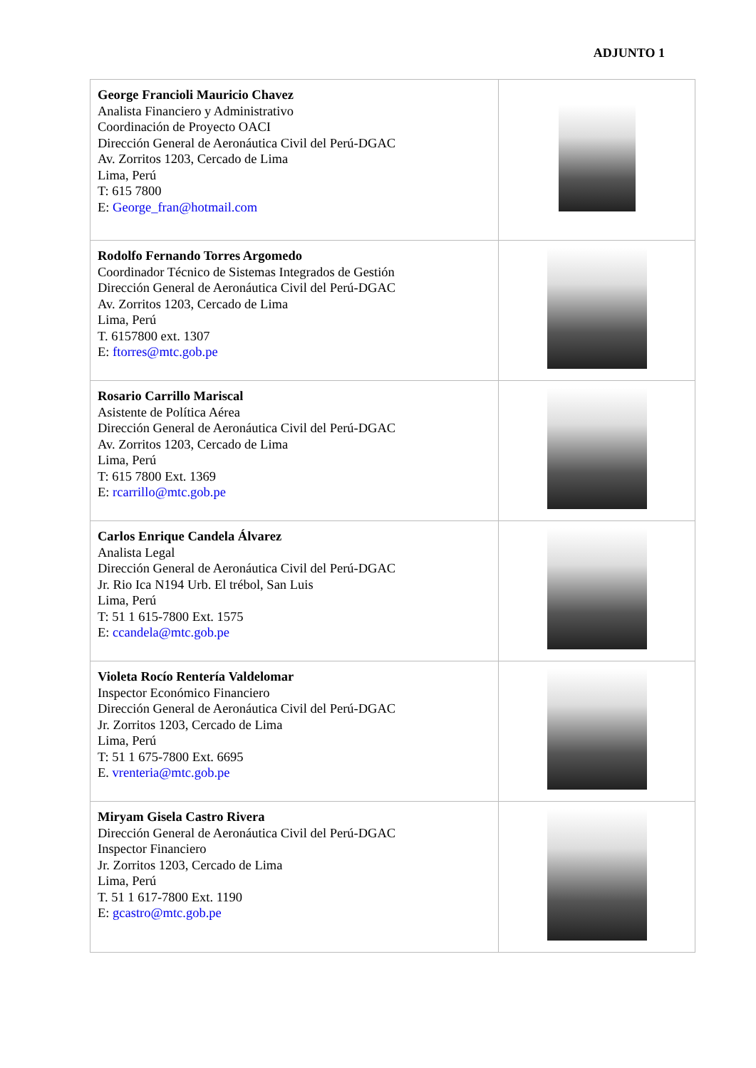ADJUNTO 1
| George Francioli Mauricio Chavez Analista Financiero y Administrativo Coordinación de Proyecto OACI Dirección General de Aeronáutica Civil del Perú-DGAC Av. Zorritos 1203, Cercado de Lima Lima, Perú T: 615 7800 E: George_fran@hotmail.com | |
| Rodolfo Fernando Torres Argomedo Coordinador Técnico de Sistemas Integrados de Gestión Dirección General de Aeronáutica Civil del Perú-DGAC Av. Zorritos 1203, Cercado de Lima Lima, Perú T. 6157800 ext. 1307 E: ftorres@mtc.gob.pe | |
| Rosario Carrillo Mariscal Asistente de Política Aérea Dirección General de Aeronáutica Civil del Perú-DGAC Av. Zorritos 1203, Cercado de Lima Lima, Perú T: 615 7800 Ext. 1369 E: rcarrillo@mtc.gob.pe | |
| Carlos Enrique Candela Álvarez Analista Legal Dirección General de Aeronáutica Civil del Perú-DGAC Jr. Rio Ica N194 Urb. El trébol, San Luis Lima, Perú T: 51 1 615-7800 Ext. 1575 E: ccandela@mtc.gob.pe | |
| Violeta Rocío Rentería Valdelomar Inspector Económico Financiero Dirección General de Aeronáutica Civil del Perú-DGAC Jr. Zorritos 1203, Cercado de Lima Lima, Perú T: 51 1 675-7800 Ext. 6695 E. vrenteria@mtc.gob.pe | |
| Miryam Gisela Castro Rivera Dirección General de Aeronáutica Civil del Perú-DGAC Inspector Financiero Jr. Zorritos 1203, Cercado de Lima Lima, Perú T. 51 1 617-7800 Ext. 1190 E: gcastro@mtc.gob.pe | |